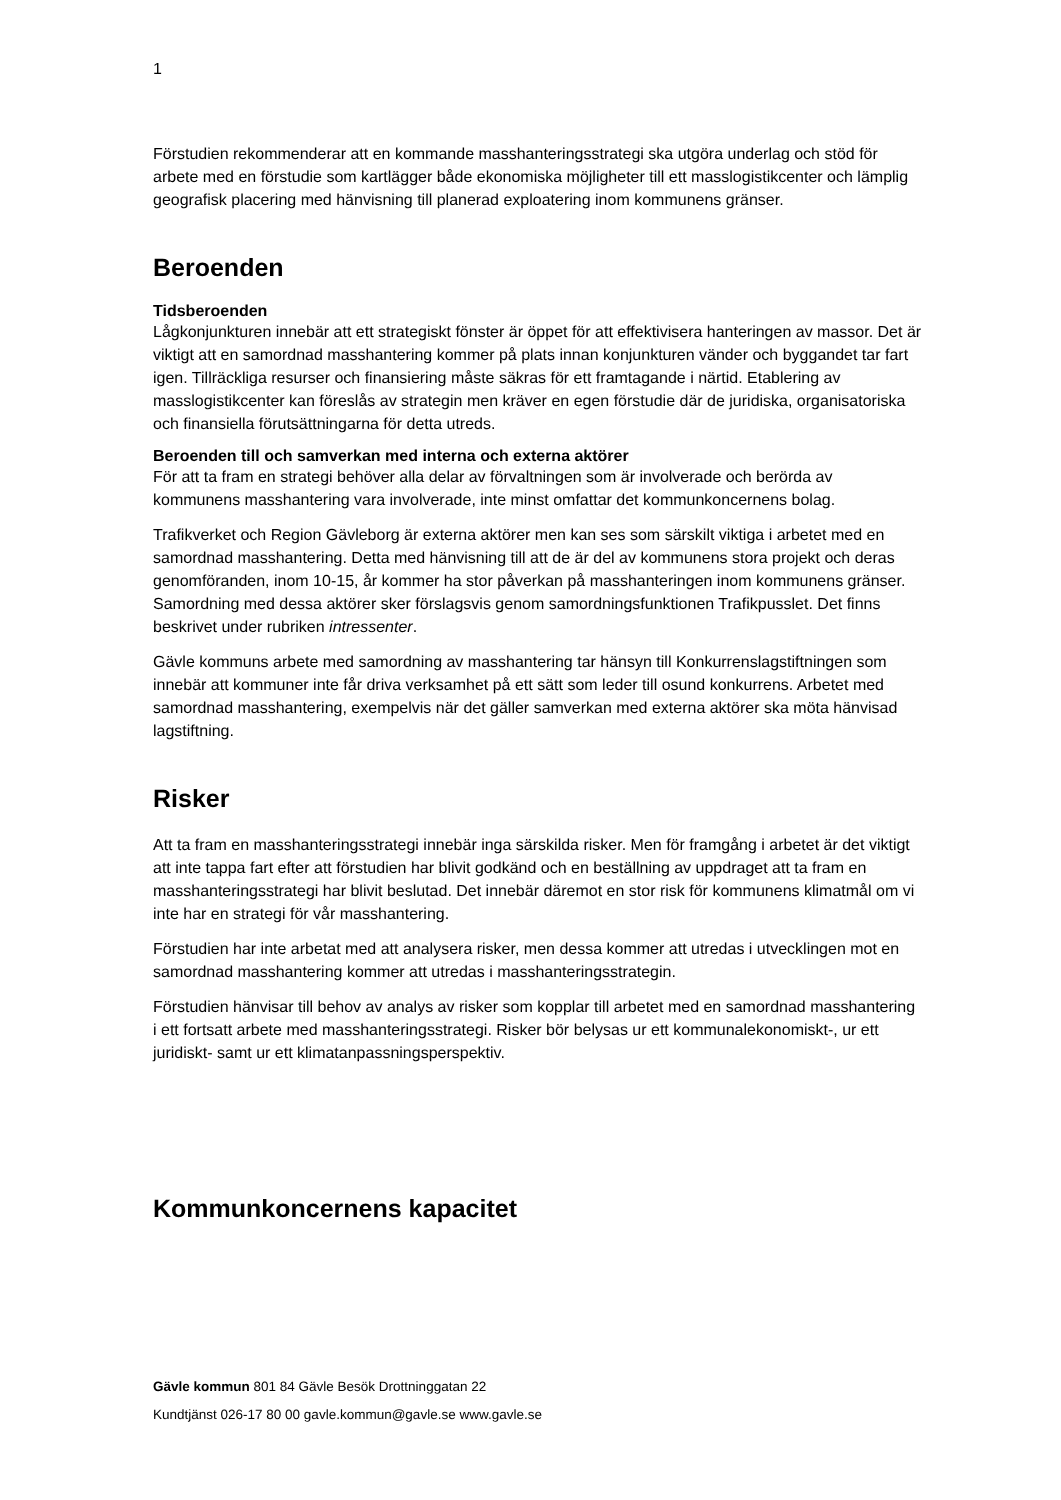1
Förstudien rekommenderar att en kommande masshanteringsstrategi ska utgöra underlag och stöd för arbete med en förstudie som kartlägger både ekonomiska möjligheter till ett masslogistikcenter och lämplig geografisk placering med hänvisning till planerad exploatering inom kommunens gränser.
Beroenden
Tidsberoenden
Lågkonjunkturen innebär att ett strategiskt fönster är öppet för att effektivisera hanteringen av massor. Det är viktigt att en samordnad masshantering kommer på plats innan konjunkturen vänder och byggandet tar fart igen. Tillräckliga resurser och finansiering måste säkras för ett framtagande i närtid. Etablering av masslogistikcenter kan föreslås av strategin men kräver en egen förstudie där de juridiska, organisatoriska och finansiella förutsättningarna för detta utreds.
Beroenden till och samverkan med interna och externa aktörer
För att ta fram en strategi behöver alla delar av förvaltningen som är involverade och berörda av kommunens masshantering vara involverade, inte minst omfattar det kommunkoncernens bolag.
Trafikverket och Region Gävleborg är externa aktörer men kan ses som särskilt viktiga i arbetet med en samordnad masshantering. Detta med hänvisning till att de är del av kommunens stora projekt och deras genomföranden, inom 10-15, år kommer ha stor påverkan på masshanteringen inom kommunens gränser. Samordning med dessa aktörer sker förslagsvis genom samordningsfunktionen Trafikpusslet. Det finns beskrivet under rubriken intressenter.
Gävle kommuns arbete med samordning av masshantering tar hänsyn till Konkurrenslagstiftningen som innebär att kommuner inte får driva verksamhet på ett sätt som leder till osund konkurrens. Arbetet med samordnad masshantering, exempelvis när det gäller samverkan med externa aktörer ska möta hänvisad lagstiftning.
Risker
Att ta fram en masshanteringsstrategi innebär inga särskilda risker. Men för framgång i arbetet är det viktigt att inte tappa fart efter att förstudien har blivit godkänd och en beställning av uppdraget att ta fram en masshanteringsstrategi har blivit beslutad. Det innebär däremot en stor risk för kommunens klimatmål om vi inte har en strategi för vår masshantering.
Förstudien har inte arbetat med att analysera risker, men dessa kommer att utredas i utvecklingen mot en samordnad masshantering kommer att utredas i masshanteringsstrategin.
Förstudien hänvisar till behov av analys av risker som kopplar till arbetet med en samordnad masshantering i ett fortsatt arbete med masshanteringsstrategi. Risker bör belysas ur ett kommunalekonomiskt-, ur ett juridiskt- samt ur ett klimatanpassningsperspektiv.
Kommunkoncernens kapacitet
Gävle kommun 801 84 Gävle Besök Drottninggatan 22
Kundtjänst 026-17 80 00 gavle.kommun@gavle.se www.gavle.se